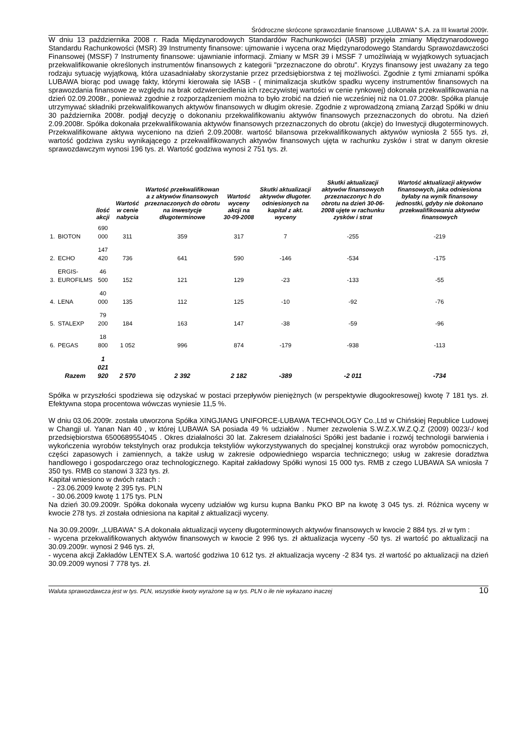Śródroczne skrócone sprawozdanie finansowe „LUBAWA” S.A. za III kwartał 2009r.
W dniu 13 października 2008 r. Rada Międzynarodowych Standardów Rachunkowości (IASB) przyjęła zmiany Międzynarodowego Standardu Rachunkowości (MSR) 39 Instrumenty finansowe: ujmowanie i wycena oraz Międzynarodowego Standardu Sprawozdawczości Finansowej (MSSF) 7 Instrumenty finansowe: ujawnianie informacji. Zmiany w MSR 39 i MSSF 7 umożliwiają w wyjątkowych sytuacjach przekwalifikowanie określonych instrumentów finansowych z kategorii "przeznaczone do obrotu". Kryzys finansowy jest uważany za tego rodzaju sytuację wyjątkową, która uzasadniałaby skorzystanie przez przedsiębiorstwa z tej możliwości. Zgodnie z tymi zmianami spółka LUBAWA biorąc pod uwagę fakty, którymi kierowała się IASB - ( minimalizacja skutków spadku wyceny instrumentów finansowych na sprawozdania finansowe ze względu na brak odzwierciedlenia ich rzeczywistej wartości w cenie rynkowej) dokonała przekwalifikowania na dzień 02.09.2008r., ponieważ zgodnie z rozporządzeniem można to było zrobić na dzień nie wcześniej niż na 01.07.2008r. Spółka planuje utrzymywać składniki przekwalifikowanych aktywów finansowych w długim okresie. Zgodnie z wprowadzoną zmianą Zarząd Spółki w dniu 30 października 2008r. podjął decyzję o dokonaniu przekwalifikowaniu aktywów finansowych przeznaczonych do obrotu. Na dzień 2.09.2008r. Spółka dokonała przekwalifikowania aktywów finansowych przeznaczonych do obrotu (akcje) do Inwestycji długoterminowych. Przekwalifikowane aktywa wyceniono na dzień 2.09.2008r. wartość bilansowa przekwalifikowanych aktywów wyniosła 2 555 tys. zł, wartość godziwa zysku wynikającego z przekwalifikowanych aktywów finansowych ujęta w rachunku zysków i strat w danym okresie sprawozdawczym wynosi 196 tys. zł. Wartość godziwa wynosi 2 751 tys. zł.
| | | Ilość akcji | Wartość w cenie nabycia | Wartość przekwalifikowan a z aktywów finansowych przeznaczonych do obrotu na inwestycje długoterminowe | Wartość wyceny akcji na 30-09-2008 | Skutki aktualizacji aktywów długoter. odniesionych na kapitał z akt. wyceny | Skutki aktualizacji aktywów finansowych przeznaczonyc h do obrotu na dzień 30-06-2008 ujęte w rachunku zysków i strat | Wartość aktualizacji aktywów finansowych, jaka odniesiona byłaby na wynik finansowy jednostki, gdyby nie dokonano przekwalifikowania aktywów finansowych |
| --- | --- | --- | --- | --- | --- | --- | --- | --- |
| 1. | BIOTON | 690 000 | 311 | 359 | 317 | 7 | -255 | -219 |
| 2. | ECHO | 147 420 | 736 | 641 | 590 | -146 | -534 | -175 |
| 3. | ERGIS- EUROFILMS | 46 500 | 152 | 121 | 129 | -23 | -133 | -55 |
| 4. | LENA | 40 000 | 135 | 112 | 125 | -10 | -92 | -76 |
| 5. | STALEXP | 79 200 | 184 | 163 | 147 | -38 | -59 | -96 |
| 6. | PEGAS | 18 800 | 1 052 | 996 | 874 | -179 | -938 | -113 |
| | Razem | 1 021 920 | 2 570 | 2 392 | 2 182 | -389 | -2 011 | -734 |
Spółka w przyszłości spodziewa się odzyskać w postaci przepływów pieniężnych (w perspektywie długookresowej) kwotę 7 181 tys. zł. Efektywna stopa procentowa wówczas wyniesie 11,5 %.
W dniu 03.06.2009r. została utworzona Spółka XINGJIANG UNIFORCE-LUBAWA TECHNOLOGY Co.,Ltd w Chińskiej Republice Ludowej w Changji ul. Yanan Nan 40 , w której LUBAWA SA posiada 49 % udziałów . Numer zezwolenia S.W.Z.X.W.Z.Q.Z (2009) 0023/-/ kod przedsiębiorstwa 6500689554045 . Okres działalności 30 lat. Zakresem działalności Spółki jest badanie i rozwój technologii barwienia i wykończenia wyrobów tekstylnych oraz produkcja tekstyliów wykorzystywanych do specjalnej konstrukcji oraz wyrobów pomocniczych, części zapasowych i zamiennych, a także usług w zakresie odpowiedniego wsparcia technicznego; usług w zakresie doradztwa handlowego i gospodarczego oraz technologicznego. Kapitał zakładowy Spółki wynosi 15 000 tys. RMB z czego LUBAWA SA wniosła 7 350 tys. RMB co stanowi 3 323 tys. zł.
Kapitał wniesiono w dwóch ratach :
- 23.06.2009 kwotę 2 395 tys. PLN
- 30.06.2009 kwotę 1 175 tys. PLN
Na dzień 30.09.2009r. Spółka dokonała wyceny udziałów wg kursu kupna Banku PKO BP na kwotę 3 045 tys. zł. Różnica wyceny w kwocie 278 tys. zł została odniesiona na kapitał z aktualizacji wyceny.
Na 30.09.2009r. „LUBAWA” S.A dokonała aktualizacji wyceny długoterminowych aktywów finansowych w kwocie 2 884 tys. zł w tym :
- wycena przekwalifikowanych aktywów finansowych w kwocie 2 996 tys. zł aktualizacja wyceny -50 tys. zł wartość po aktualizacji na 30.09.2009r. wynosi 2 946 tys. zł,
- wycena akcji Zakładów LENTEX S.A. wartość godziwa 10 612 tys. zł aktualizacja wyceny -2 834 tys. zł wartość po aktualizacji na dzień 30.09.2009 wynosi 7 778 tys. zł.
Waluta sprawozdawcza jest w tys. PLN, wszystkie kwoty wyrażone są w tys. PLN o ile nie wykazano inaczej 10